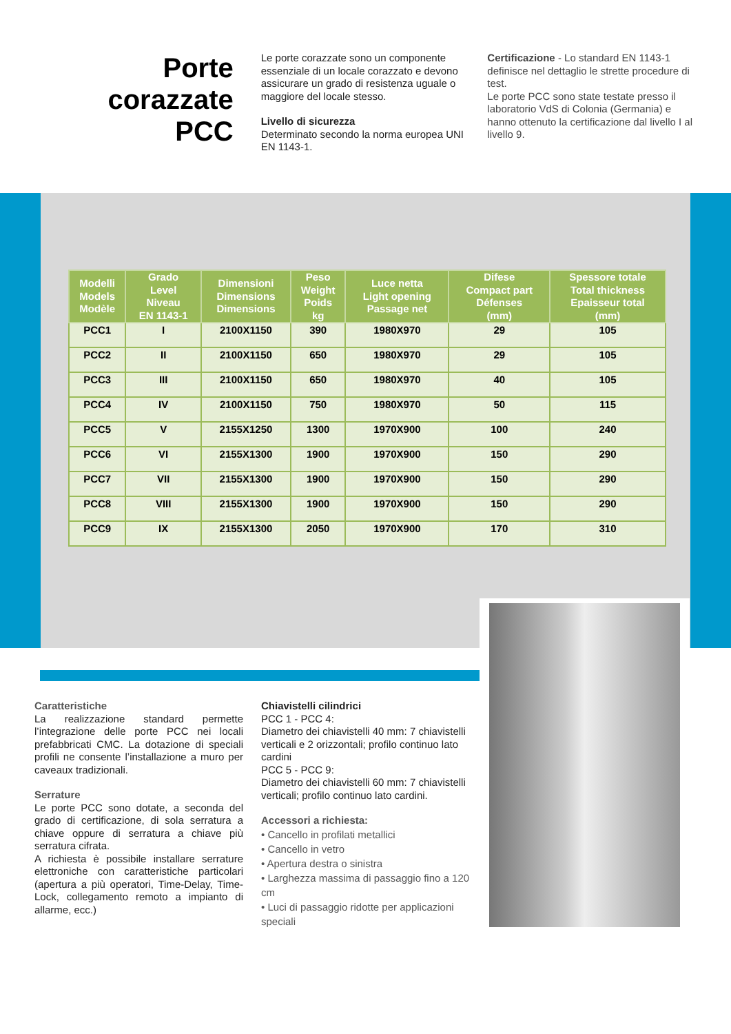Porte corazzate
PCC
Le porte corazzate sono un componente essenziale di un locale corazzato e devono assicurare un grado di resistenza uguale o maggiore del locale stesso.
Livello di sicurezza
Determinato secondo la norma europea UNI EN 1143-1.
Certificazione - Lo standard EN 1143-1 definisce nel dettaglio le strette procedure di test.
Le porte PCC sono state testate presso il laboratorio VdS di Colonia (Germania) e hanno ottenuto la certificazione dal livello I al livello 9.
| Modelli Models Modèle | Grado Level Niveau EN 1143-1 | Dimensioni Dimensions Dimensions | Peso Weight Poids kg | Luce netta Light opening Passage net | Difese Compact part Défenses (mm) | Spessore totale Total thickness Epaisseur total (mm) |
| --- | --- | --- | --- | --- | --- | --- |
| PCC1 | I | 2100X1150 | 390 | 1980X970 | 29 | 105 |
| PCC2 | II | 2100X1150 | 650 | 1980X970 | 29 | 105 |
| PCC3 | III | 2100X1150 | 650 | 1980X970 | 40 | 105 |
| PCC4 | IV | 2100X1150 | 750 | 1980X970 | 50 | 115 |
| PCC5 | V | 2155X1250 | 1300 | 1970X900 | 100 | 240 |
| PCC6 | VI | 2155X1300 | 1900 | 1970X900 | 150 | 290 |
| PCC7 | VII | 2155X1300 | 1900 | 1970X900 | 150 | 290 |
| PCC8 | VIII | 2155X1300 | 1900 | 1970X900 | 150 | 290 |
| PCC9 | IX | 2155X1300 | 2050 | 1970X900 | 170 | 310 |
Caratteristiche
La realizzazione standard permette l’integrazione delle porte PCC nei locali prefabbricati CMC. La dotazione di speciali profili ne consente l’installazione a muro per caveaux tradizionali.
Serrature
Le porte PCC sono dotate, a seconda del grado di certificazione, di sola serratura a chiave oppure di serratura a chiave più serratura cifrata.
A richiesta è possibile installare serrature elettroniche con caratteristiche particolari (apertura a più operatori, Time-Delay, Time-Lock, collegamento remoto a impianto di allarme, ecc.)
Chiavistelli cilindrici
PCC 1 - PCC 4:
Diametro dei chiavistelli 40 mm: 7 chiavistelli verticali e 2 orizzontali; profilo continuo lato cardini
PCC 5 - PCC 9:
Diametro dei chiavistelli 60 mm: 7 chiavistelli verticali; profilo continuo lato cardini.
Accessori a richiesta:
• Cancello in profilati metallici
• Cancello in vetro
• Apertura destra o sinistra
• Larghezza massima di passaggio fino a 120 cm
• Luci di passaggio ridotte per applicazioni speciali